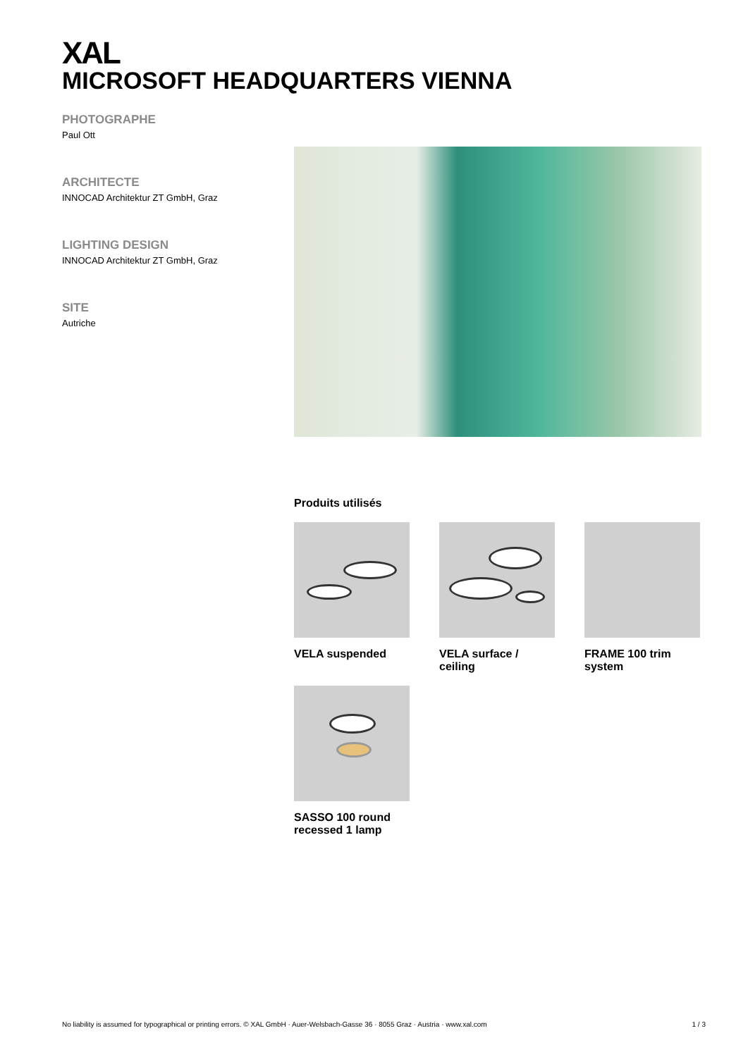XAL
MICROSOFT HEADQUARTERS VIENNA
PHOTOGRAPHE
Paul Ott
ARCHITECTE
INNOCAD Architektur ZT GmbH, Graz
LIGHTING DESIGN
INNOCAD Architektur ZT GmbH, Graz
SITE
Autriche
Produits utilisés
VELA suspended
VELA surface / ceiling
FRAME 100 trim system
SASSO 100 round recessed 1 lamp
No liability is assumed for typographical or printing errors. © XAL GmbH · Auer-Welsbach-Gasse 36 · 8055 Graz · Austria · www.xal.com 1 / 3